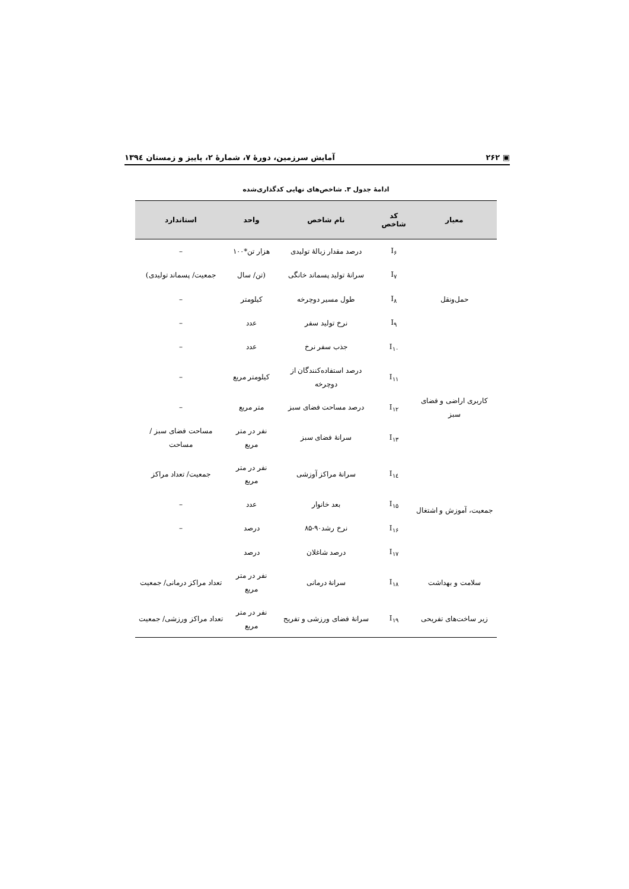▣ ۲۶۲ آمایش سرزمین، دورهٔ ۷، شمارهٔ ۲، پاییز و زمستان ۱۳۹٤
ادامهٔ جدول ۳. شاخص‌های نهایی کدگذاری‌شده
| معیار | کد شاخص | نام شاخص | واحد | استاندارد |
| --- | --- | --- | --- | --- |
| حمل‌ونقل | I<sub>۶</sub> | درصد مقدار زبالهٔ تولیدی | هزار تن*۱۰۰ | – |
| | I<sub>۷</sub> | سرانهٔ تولید پسماند خانگی | (تن/ سال | جمعیت/ پسماند تولیدی) |
| | I<sub>۸</sub> | طول مسیر دوچرخه | کیلومتر | – |
| | I<sub>۹</sub> | نرخ تولید سفر | عدد | – |
| | I<sub>۱۰</sub> | جذب سفر نرخ | عدد | – |
| کاربری اراضی و فضای سبز | I<sub>۱۱</sub> | درصد استفاده‌کنندگان از دوچرخه | کیلومتر مربع | – |
| | I<sub>۱۲</sub> | درصد مساحت فضای سبز | متر مربع | – |
| | I<sub>۱۳</sub> | سرانهٔ فضای سبز | نفر در متر مربع | مساحت فضای سبز / مساحت |
| جمعیت، آموزش و اشتغال | I<sub>۱٤</sub> | سرانهٔ مراکز آوزشی | نفر در متر مربع | جمعیت/ تعداد مراکز |
| | I<sub>۱۵</sub> | بعد خانوار | عدد | – |
| | I<sub>۱۶</sub> | نرخ رشد۹۰-۸۵ | درصد | – |
| | I<sub>۱۷</sub> | درصد شاغلان | درصد | |
| سلامت و بهداشت | I<sub>۱۸</sub> | سرانهٔ درمانی | نفر در متر مربع | تعداد مراکز درمانی/ جمعیت |
| زیر ساخت‌های تفریحی | I<sub>۱۹</sub> | سرانهٔ فضای ورزشی و تفریح | نفر در متر مربع | تعداد مراکز ورزشی/ جمعیت |